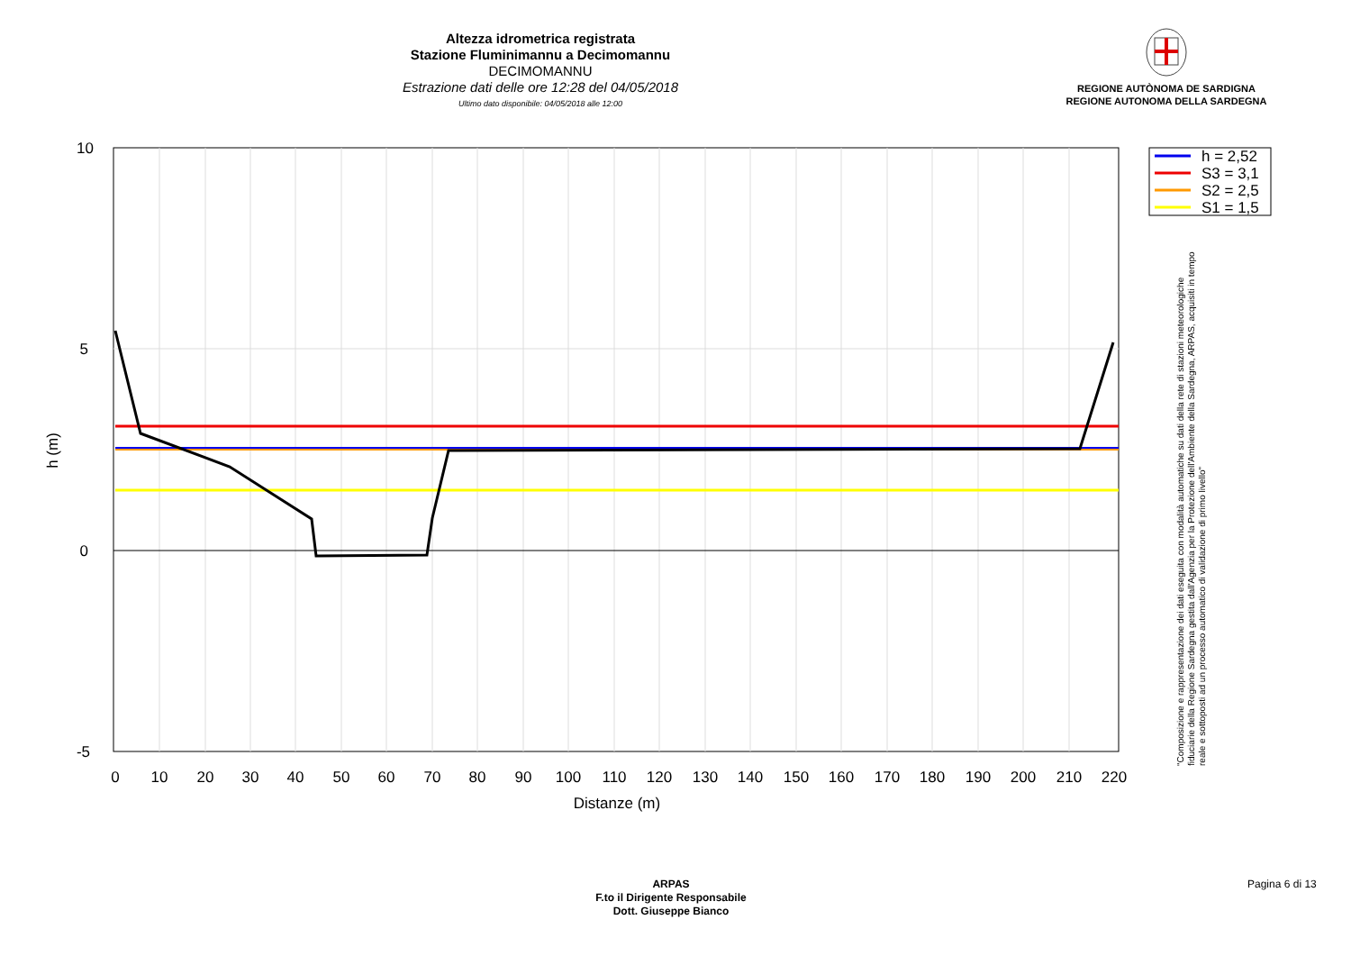Altezza idrometrica registrata
Stazione Fluminimannu a Decimomannu
DECIMOMANNU
Estrazione dati delle ore 12:28 del 04/05/2018
Ultimo dato disponibile: 04/05/2018 alle 12:00
REGIONE AUTÒNOMA DE SARDIGNA
REGIONE AUTONOMA DELLA SARDEGNA
10
5
0
-5
0
10
20
30
40
50
60
70
80
90
100
110
120
130
140
150
160
170
180
190
200
210
220
Distanze (m)
h (m)
h = 2,52
S3 = 3,1
S2 = 2,5
S1 = 1,5
"Composizione e rappresentazione dei dati eseguita con modalità automatiche su dati della rete di stazioni meteorologiche fiduciarie della Regione Sardegna gestita dall'Agenzia per la Protezione dell'Ambiente della Sardegna, ARPAS, acquisiti in tempo reale e sottoposti ad un processo automatico di validazione di primo livello"
ARPAS
F.to il Dirigente Responsabile
Dott. Giuseppe Bianco
Pagina 6 di 13